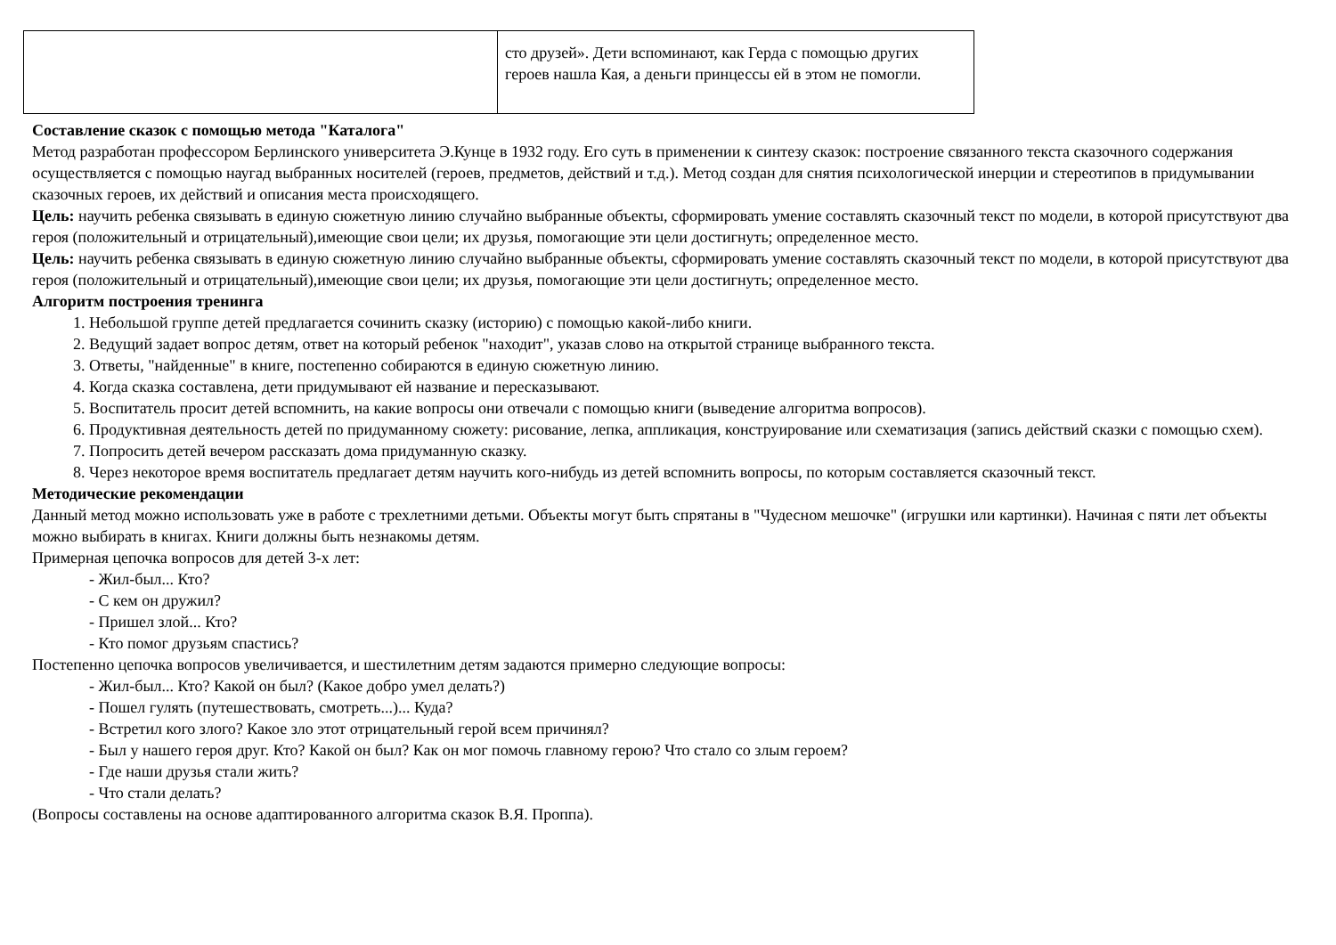| | сто друзей». Дети вспоминают, как Герда с помощью других героев нашла Кая, а деньги принцессы ей в этом не помогли. |
Составление сказок с помощью метода "Каталога"
Метод разработан профессором Берлинского университета Э.Кунце в 1932 году. Его суть в применении к синтезу сказок: построение связанного текста сказочного содержания осуществляется с помощью наугад выбранных носителей (героев, предметов, действий и т.д.). Метод создан для снятия психологической инерции и стереотипов в придумывании сказочных героев, их действий и описания места происходящего.
Цель: научить ребенка связывать в единую сюжетную линию случайно выбранные объекты, сформировать умение составлять сказочный текст по модели, в которой присутствуют два героя (положительный и отрицательный),имеющие свои цели; их друзья, помогающие эти цели достигнуть; определенное место.
Цель: научить ребенка связывать в единую сюжетную линию случайно выбранные объекты, сформировать умение составлять сказочный текст по модели, в которой присутствуют два героя (положительный и отрицательный),имеющие свои цели; их друзья, помогающие эти цели достигнуть; определенное место.
Алгоритм построения тренинга
1. Небольшой группе детей предлагается сочинить сказку (историю) с помощью какой-либо книги.
2. Ведущий задает вопрос детям, ответ на который ребенок "находит", указав слово на открытой странице выбранного текста.
3. Ответы, "найденные" в книге, постепенно собираются в единую сюжетную линию.
4. Когда сказка составлена, дети придумывают ей название и пересказывают.
5. Воспитатель просит детей вспомнить, на какие вопросы они отвечали с помощью книги (выведение алгоритма вопросов).
6. Продуктивная деятельность детей по придуманному сюжету: рисование, лепка, аппликация, конструирование или схематизация (запись действий сказки с помощью схем).
7. Попросить детей вечером рассказать дома придуманную сказку.
8. Через некоторое время воспитатель предлагает детям научить кого-нибудь из детей вспомнить вопросы, по которым составляется сказочный текст.
Методические рекомендации
Данный метод можно использовать уже в работе с трехлетними детьми. Объекты могут быть спрятаны в "Чудесном мешочке" (игрушки или картинки). Начиная с пяти лет объекты можно выбирать в книгах. Книги должны быть незнакомы детям.
Примерная цепочка вопросов для детей 3-х лет:
- Жил-был... Кто?
- С кем он дружил?
- Пришел злой... Кто?
- Кто помог друзьям спастись?
Постепенно цепочка вопросов увеличивается, и шестилетним детям задаются примерно следующие вопросы:
- Жил-был... Кто? Какой он был? (Какое добро умел делать?)
- Пошел гулять (путешествовать, смотреть...)... Куда?
- Встретил кого злого? Какое зло этот отрицательный герой всем причинял?
- Был у нашего героя друг. Кто? Какой он был? Как он мог помочь главному герою? Что стало со злым героем?
- Где наши друзья стали жить?
- Что стали делать?
(Вопросы составлены на основе адаптированного алгоритма сказок В.Я. Проппа).